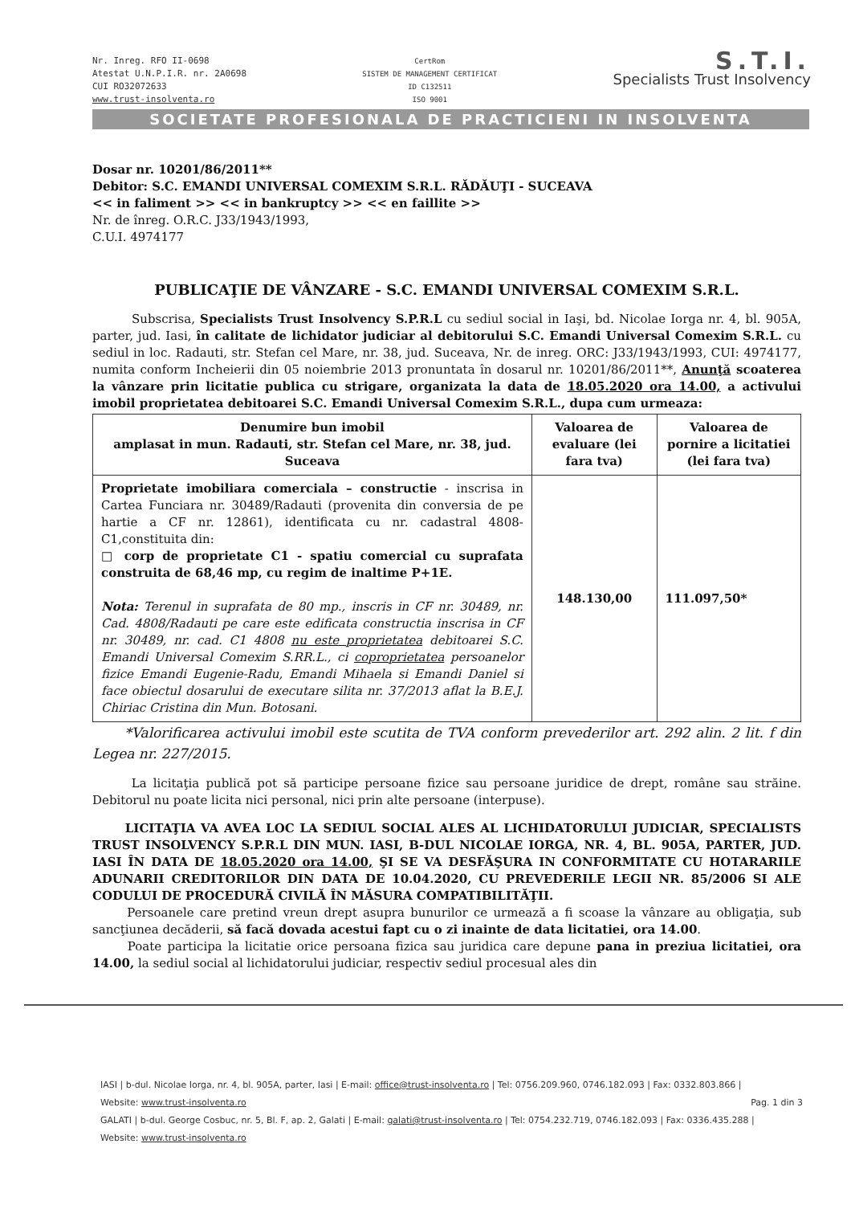Nr. Inreg. RFO II-0698
Atestat U.N.P.I.R. nr. 2A0698
CUI RO32072633
www.trust-insolventa.ro
CertRom
SISTEM DE MANAGEMENT CERTIFICAT
ID C132511
ISO 9001
S.T.I.
Specialists Trust Insolvency
SOCIETATE PROFESIONALA DE PRACTICIENI IN INSOLVENTA
Dosar nr. 10201/86/2011**
Debitor: S.C. EMANDI UNIVERSAL COMEXIM S.R.L. RĂDĂUŢI - SUCEAVA
<< in faliment >> << in bankruptcy >> << en faillite >>
Nr. de înreg. O.R.C. J33/1943/1993,
C.U.I. 4974177
PUBLICAŢIE DE VÂNZARE - S.C. EMANDI UNIVERSAL COMEXIM S.R.L.
Subscrisa, Specialists Trust Insolvency S.P.R.L cu sediul social in Iaşi, bd. Nicolae Iorga nr. 4, bl. 905A, parter, jud. Iasi, în calitate de lichidator judiciar al debitorului S.C. Emandi Universal Comexim S.R.L. cu sediul in loc. Radauti, str. Stefan cel Mare, nr. 38, jud. Suceava, Nr. de inreg. ORC: J33/1943/1993, CUI: 4974177, numita conform Incheierii din 05 noiembrie 2013 pronuntata în dosarul nr. 10201/86/2011**, Anunţă scoaterea la vânzare prin licitatie publica cu strigare, organizata la data de 18.05.2020 ora 14.00, a activului imobil proprietatea debitoarei S.C. Emandi Universal Comexim S.R.L., dupa cum urmeaza:
| Denumire bun imobil amplasat in mun. Radauti, str. Stefan cel Mare, nr. 38, jud. Suceava | Valoarea de evaluare (lei fara tva) | Valoarea de pornire a licitatiei (lei fara tva) |
| --- | --- | --- |
| Proprietate imobiliara comerciala – constructie - inscrisa in Cartea Funciara nr. 30489/Radauti (provenita din conversia de pe hartie a CF nr. 12861), identificata cu nr. cadastral 4808-C1,constituita din: □ corp de proprietate C1 - spatiu comercial cu suprafata construita de 68,46 mp, cu regim de inaltime P+1E. Nota: Terenul in suprafata de 80 mp., inscris in CF nr. 30489, nr. Cad. 4808/Radauti pe care este edificata constructia inscrisa in CF nr. 30489, nr. cad. C1 4808 nu este proprietatea debitoarei S.C. Emandi Universal Comexim S.RR.L., ci coproprietatea persoanelor fizice Emandi Eugenie-Radu, Emandi Mihaela si Emandi Daniel si face obiectul dosarului de executare silita nr. 37/2013 aflat la B.E.J. Chiriac Cristina din Mun. Botosani. | 148.130,00 | 111.097,50* |
*Valorificarea activului imobil este scutita de TVA conform prevederilor art. 292 alin. 2 lit. f din Legea nr. 227/2015.
La licitaţia publică pot să participe persoane fizice sau persoane juridice de drept, române sau străine. Debitorul nu poate licita nici personal, nici prin alte persoane (interpuse).
LICITAŢIA VA AVEA LOC LA SEDIUL SOCIAL ALES AL LICHIDATORULUI JUDICIAR, SPECIALISTS TRUST INSOLVENCY S.P.R.L DIN MUN. IASI, B-DUL NICOLAE IORGA, NR. 4, BL. 905A, PARTER, JUD. IASI ÎN DATA DE 18.05.2020 ora 14.00, ŞI SE VA DESFĂŞURA IN CONFORMITATE CU HOTARARILE ADUNARII CREDITORILOR DIN DATA DE 10.04.2020, CU PREVEDERILE LEGII NR. 85/2006 SI ALE CODULUI DE PROCEDURĂ CIVILĂ ÎN MĂSURA COMPATIBILITĂŢII.
Persoanele care pretind vreun drept asupra bunurilor ce urmează a fi scoase la vânzare au obligaţia, sub sancţiunea decăderii, să facă dovada acestui fapt cu o zi inainte de data licitatiei, ora 14.00.
Poate participa la licitatie orice persoana fizica sau juridica care depune pana in preziua licitatiei, ora 14.00, la sediul social al lichidatorului judiciar, respectiv sediul procesual ales din
IASI | b-dul. Nicolae Iorga, nr. 4, bl. 905A, parter, Iasi | E-mail: office@trust-insolventa.ro | Tel: 0756.209.960, 0746.182.093 | Fax: 0332.803.866 |
Website: www.trust-insolventa.ro Pag. 1 din 3
GALATI | b-dul. George Cosbuc, nr. 5, Bl. F, ap. 2, Galati | E-mail: galati@trust-insolventa.ro | Tel: 0754.232.719, 0746.182.093 | Fax: 0336.435.288 |
Website: www.trust-insolventa.ro